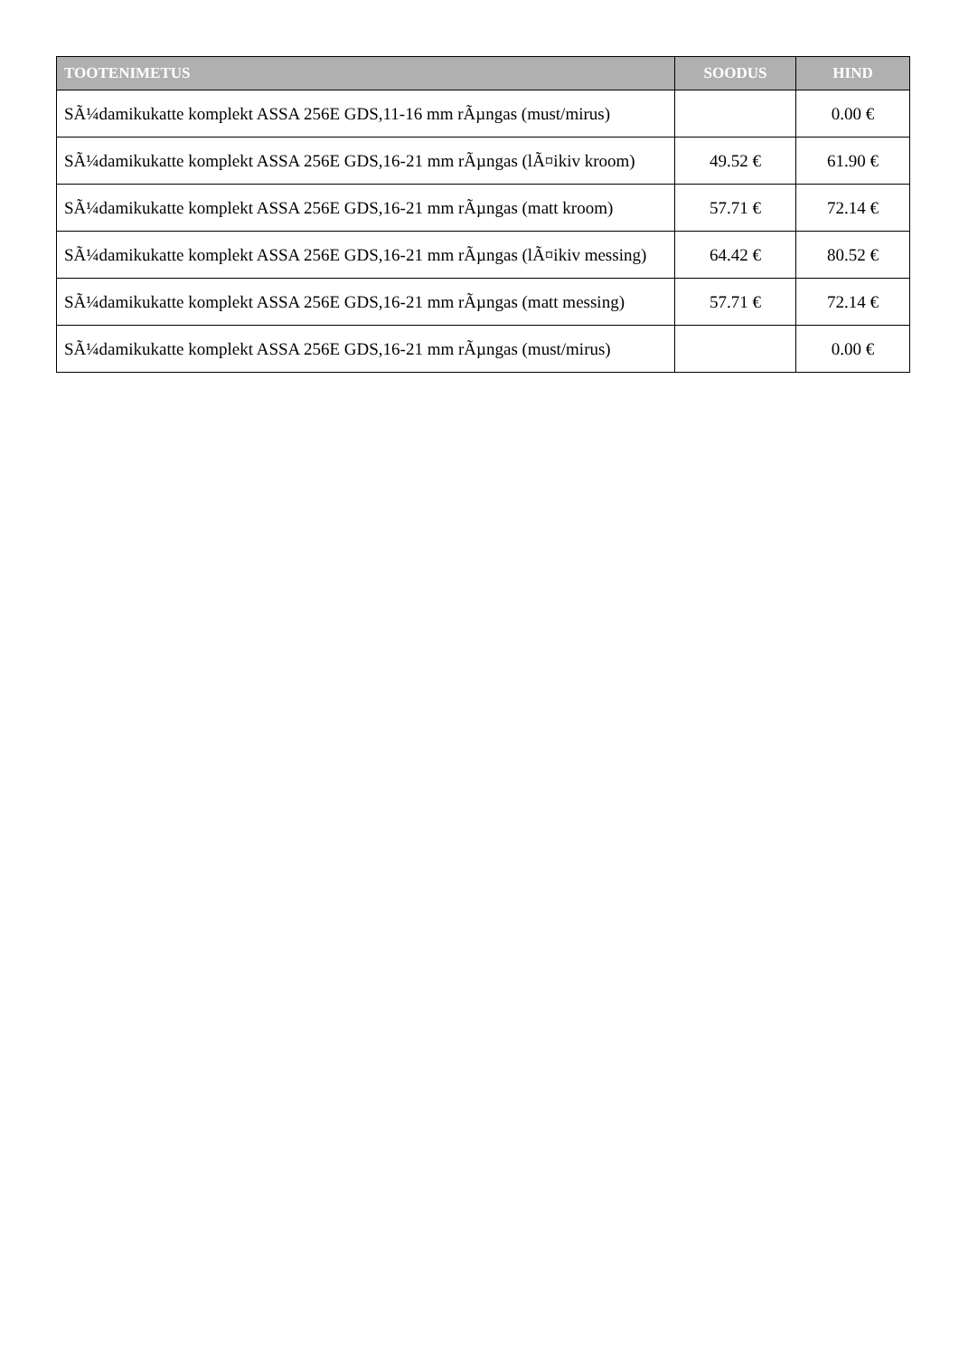| TOOTENIMETUS | SOODUS | HIND |
| --- | --- | --- |
| SÃ¼damikukatte komplekt ASSA 256E GDS,11-16 mm rÃµngas (must/mirus) | | 0.00 € |
| SÃ¼damikukatte komplekt ASSA 256E GDS,16-21 mm rÃµngas (lÃ¤ikiv kroom) | 49.52 € | 61.90 € |
| SÃ¼damikukatte komplekt ASSA 256E GDS,16-21 mm rÃµngas (matt kroom) | 57.71 € | 72.14 € |
| SÃ¼damikukatte komplekt ASSA 256E GDS,16-21 mm rÃµngas (lÃ¤ikiv messing) | 64.42 € | 80.52 € |
| SÃ¼damikukatte komplekt ASSA 256E GDS,16-21 mm rÃµngas (matt messing) | 57.71 € | 72.14 € |
| SÃ¼damikukatte komplekt ASSA 256E GDS,16-21 mm rÃµngas (must/mirus) | | 0.00 € |